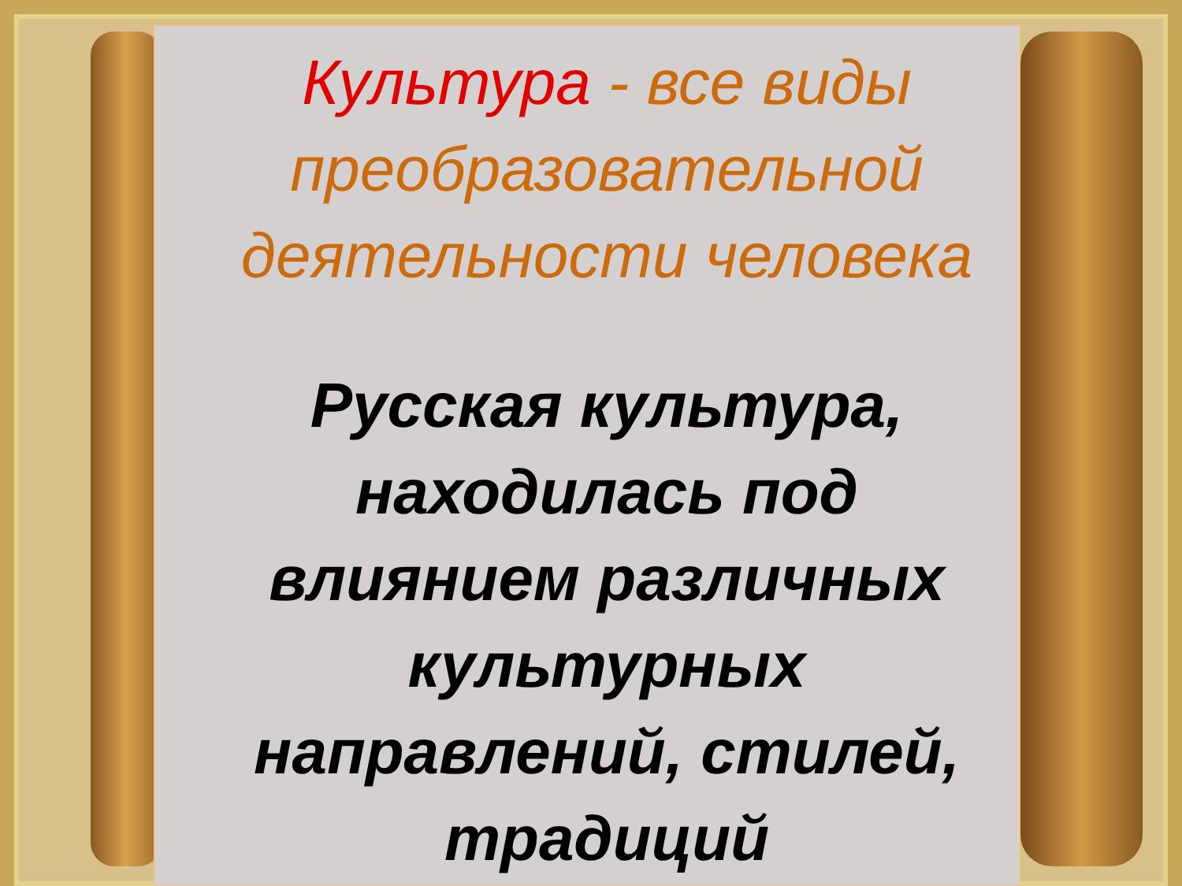Культура - все виды преобразовательной деятельности человека
Русская культура, находилась под влиянием различных культурных направлений, стилей, традиций